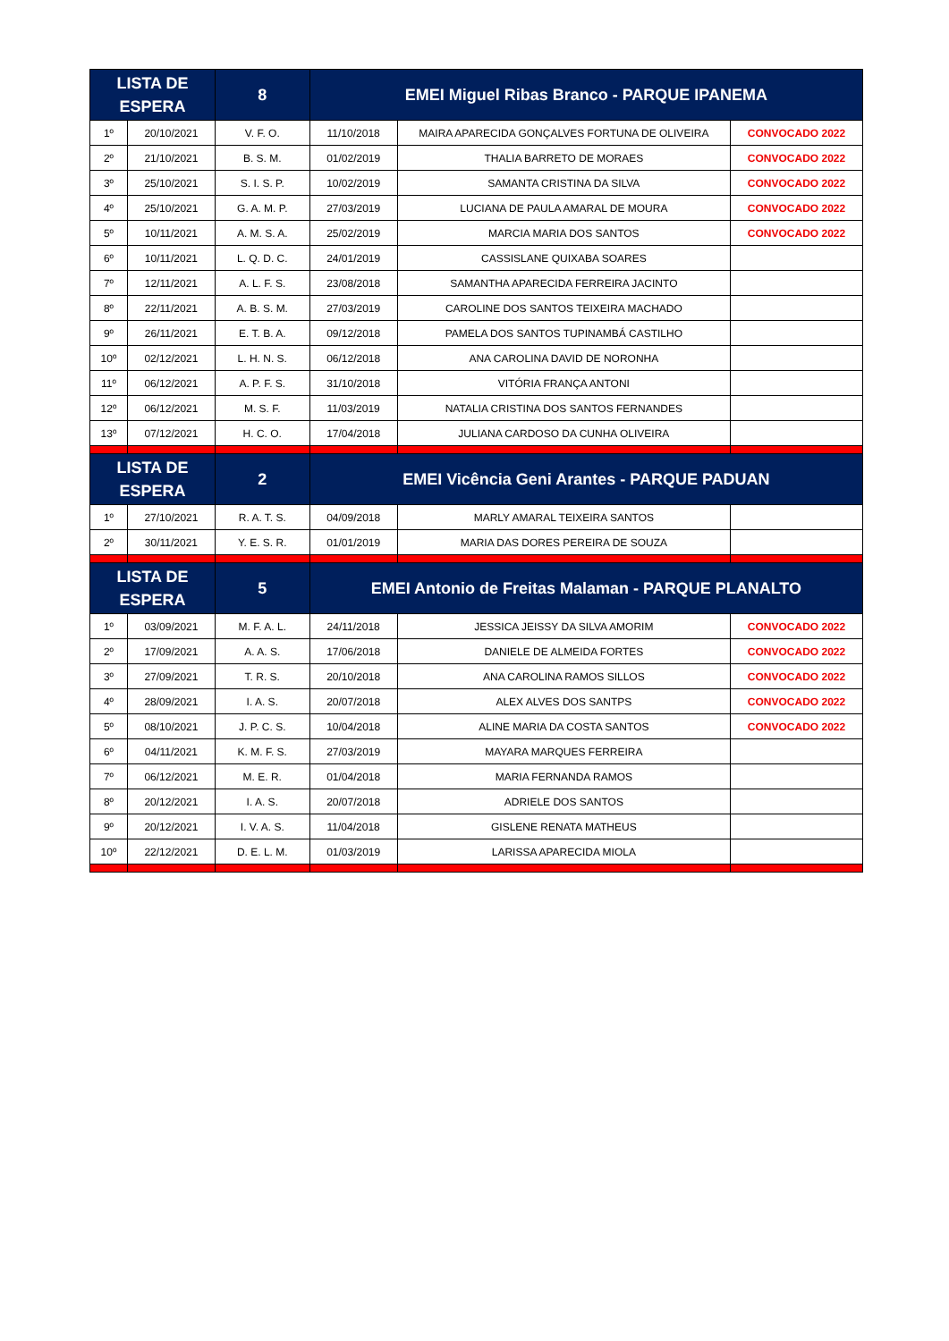| LISTA DE ESPERA | | 8 | EMEI Miguel Ribas Branco - PARQUE IPANEMA | | |
| --- | --- | --- | --- | --- | --- |
| 1º | 20/10/2021 | V. F. O. | 11/10/2018 | MAIRA APARECIDA GONÇALVES FORTUNA DE OLIVEIRA | CONVOCADO 2022 |
| 2º | 21/10/2021 | B. S. M. | 01/02/2019 | THALIA BARRETO DE MORAES | CONVOCADO 2022 |
| 3º | 25/10/2021 | S. I. S. P. | 10/02/2019 | SAMANTA CRISTINA DA SILVA | CONVOCADO 2022 |
| 4º | 25/10/2021 | G. A. M. P. | 27/03/2019 | LUCIANA DE PAULA AMARAL DE MOURA | CONVOCADO 2022 |
| 5º | 10/11/2021 | A. M. S. A. | 25/02/2019 | MARCIA MARIA DOS SANTOS | CONVOCADO 2022 |
| 6º | 10/11/2021 | L. Q. D. C. | 24/01/2019 | CASSISLANE QUIXABA SOARES | |
| 7º | 12/11/2021 | A. L. F. S. | 23/08/2018 | SAMANTHA APARECIDA FERREIRA JACINTO | |
| 8º | 22/11/2021 | A. B. S. M. | 27/03/2019 | CAROLINE DOS SANTOS TEIXEIRA MACHADO | |
| 9º | 26/11/2021 | E. T. B. A. | 09/12/2018 | PAMELA DOS SANTOS TUPINAMBÁ CASTILHO | |
| 10º | 02/12/2021 | L. H. N. S. | 06/12/2018 | ANA CAROLINA DAVID DE NORONHA | |
| 11º | 06/12/2021 | A. P. F. S. | 31/10/2018 | VITÓRIA FRANÇA ANTONI | |
| 12º | 06/12/2021 | M. S. F. | 11/03/2019 | NATALIA CRISTINA DOS SANTOS FERNANDES | |
| 13º | 07/12/2021 | H. C. O. | 17/04/2018 | JULIANA CARDOSO DA CUNHA OLIVEIRA | |
| LISTA DE ESPERA | | 2 | EMEI Vicência Geni Arantes - PARQUE PADUAN | | |
| 1º | 27/10/2021 | R. A. T. S. | 04/09/2018 | MARLY AMARAL TEIXEIRA SANTOS | |
| 2º | 30/11/2021 | Y. E. S. R. | 01/01/2019 | MARIA DAS DORES PEREIRA DE SOUZA | |
| LISTA DE ESPERA | | 5 | EMEI Antonio de Freitas Malaman - PARQUE PLANALTO | | |
| 1º | 03/09/2021 | M. F. A. L. | 24/11/2018 | JESSICA JEISSY DA SILVA AMORIM | CONVOCADO 2022 |
| 2º | 17/09/2021 | A. A. S. | 17/06/2018 | DANIELE DE ALMEIDA FORTES | CONVOCADO 2022 |
| 3º | 27/09/2021 | T. R. S. | 20/10/2018 | ANA CAROLINA RAMOS SILLOS | CONVOCADO 2022 |
| 4º | 28/09/2021 | I. A. S. | 20/07/2018 | ALEX ALVES DOS SANTPS | CONVOCADO 2022 |
| 5º | 08/10/2021 | J. P. C. S. | 10/04/2018 | ALINE MARIA DA COSTA SANTOS | CONVOCADO 2022 |
| 6º | 04/11/2021 | K. M. F. S. | 27/03/2019 | MAYARA MARQUES FERREIRA | |
| 7º | 06/12/2021 | M. E. R. | 01/04/2018 | MARIA FERNANDA RAMOS | |
| 8º | 20/12/2021 | I. A. S. | 20/07/2018 | ADRIELE DOS SANTOS | |
| 9º | 20/12/2021 | I. V. A. S. | 11/04/2018 | GISLENE RENATA MATHEUS | |
| 10º | 22/12/2021 | D. E. L. M. | 01/03/2019 | LARISSA APARECIDA MIOLA | |